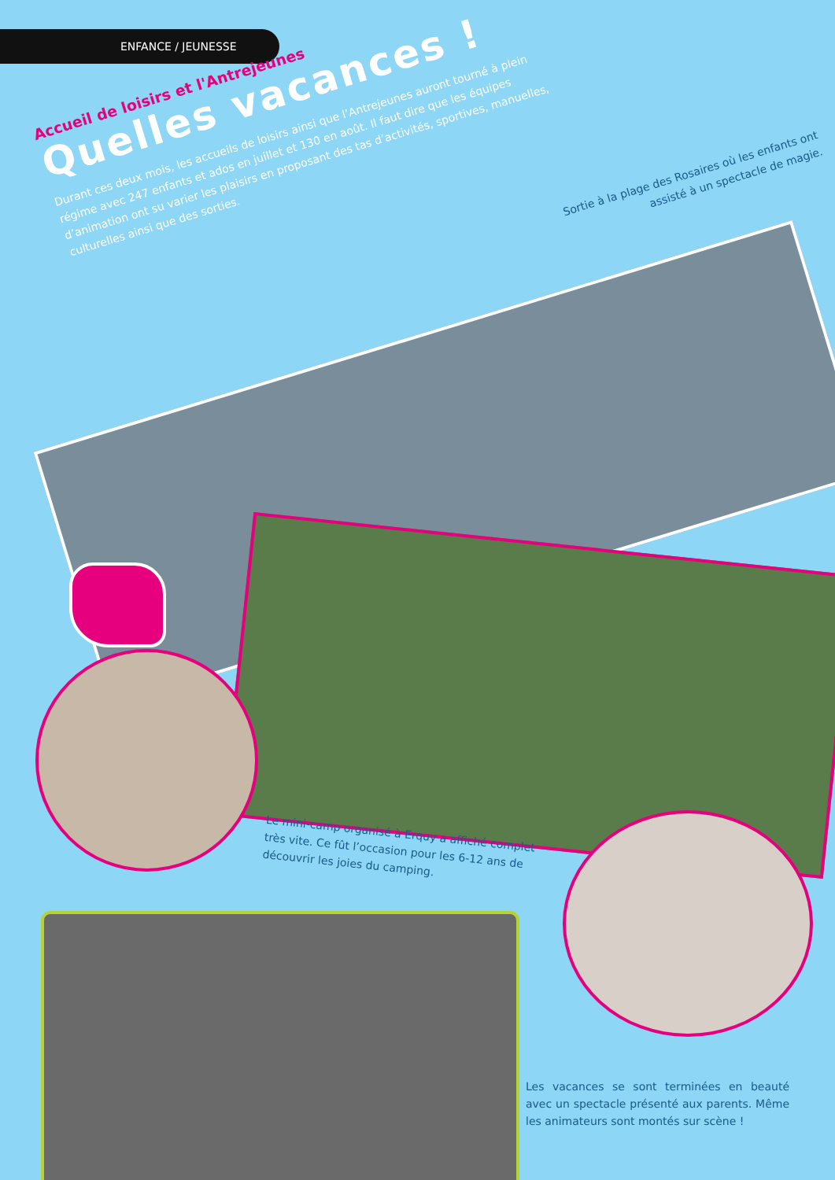ENFANCE / JEUNESSE
Accueil de loisirs et l'Antrejeunes
Quelles vacances !
Durant ces deux mois, les accueils de loisirs ainsi que l’Antrejeunes auront tourné à plein régime avec 247 enfants et ados en juillet et 130 en août. Il faut dire que les équipes d’animation ont su varier les plaisirs en proposant des tas d’activités, sportives, manuelles, culturelles ainsi que des sorties.
Sortie à la plage des Rosaires où les enfants ont assisté à un spectacle de magie.
Le mini-camp organisé à Erquy a affiché complet très vite. Ce fût l’occasion pour les 6-12 ans de découvrir les joies du camping.
Les vacances se sont terminées en beauté avec un spectacle présenté aux parents. Même les animateurs sont montés sur scène !